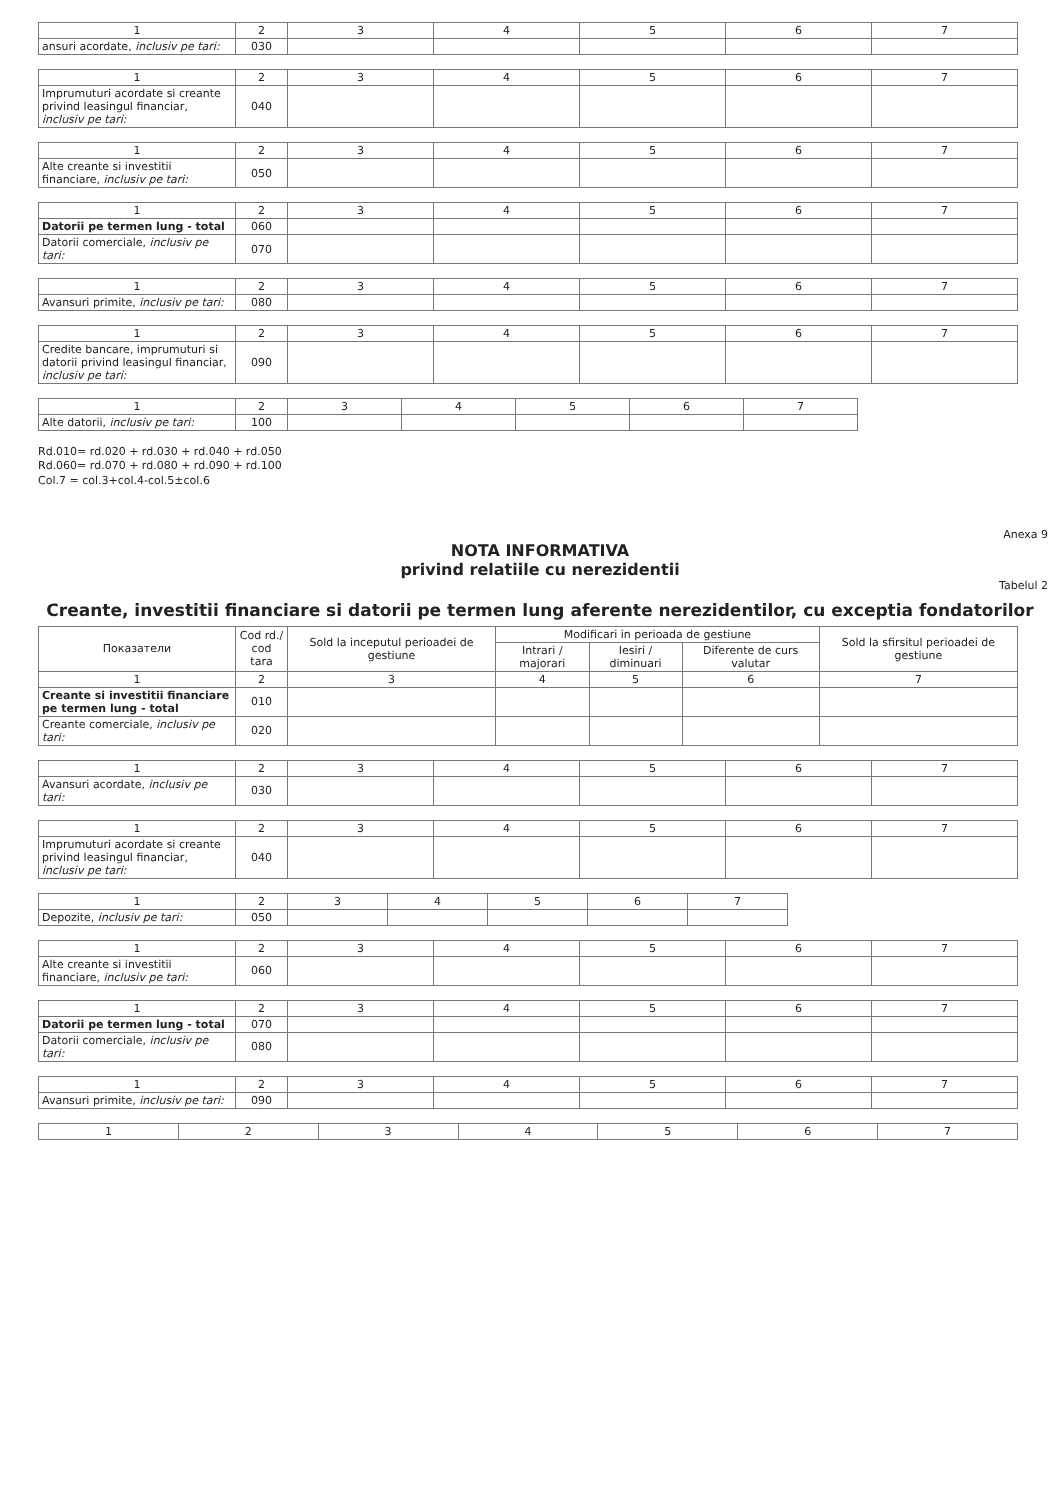| 1 | 2 | 3 | 4 | 5 | 6 | 7 |
| ansuri acordate, inclusiv pe tari: | 030 | | | | | |
| 1 | 2 | 3 | 4 | 5 | 6 | 7 |
| Imprumuturi acordate si creante privind leasingul financiar, inclusiv pe tari: | 040 | | | | | |
| 1 | 2 | 3 | 4 | 5 | 6 | 7 |
| Alte creante si investitii financiare, inclusiv pe tari: | 050 | | | | | |
| 1 | 2 | 3 | 4 | 5 | 6 | 7 |
| Datorii pe termen lung - total | 060 | | | | | |
| Datorii comerciale, inclusiv pe tari: | 070 | | | | | |
| 1 | 2 | 3 | 4 | 5 | 6 | 7 |
| Avansuri primite, inclusiv pe tari: | 080 | | | | | |
| 1 | 2 | 3 | 4 | 5 | 6 | 7 |
| Credite bancare, imprumuturi si datorii privind leasingul financiar, inclusiv pe tari: | 090 | | | | | |
| 1 | 2 | 3 | 4 | 5 | 6 | 7 |
| Alte datorii, inclusiv pe tari: | 100 | | | | | |
Rd.010= rd.020 + rd.030 + rd.040 + rd.050
Rd.060= rd.070 + rd.080 + rd.090 + rd.100
Col.7 = col.3+col.4-col.5±col.6
Anexa 9
NOTA INFORMATIVA
privind relatiile cu nerezidentii
Tabelul 2
Creante, investitii financiare si datorii pe termen lung aferente nerezidentilor, cu exceptia fondatorilor
| Показатели | Cod rd./ cod tara | Sold la inceputul perioadei de gestiune | Modificari in perioada de gestiune | | | Sold la sfirsitul perioadei de gestiune |
| --- | --- | --- | --- | --- | --- | --- |
| | | | Intrari / majorari | Iesiri / diminuari | Diferente de curs valutar | |
| 1 | 2 | 3 | 4 | 5 | 6 | 7 |
| Creante si investitii financiare pe termen lung - total | 010 | | | | | |
| Creante comerciale, inclusiv pe tari: | 020 | | | | | |
| 1 | 2 | 3 | 4 | 5 | 6 | 7 |
| Avansuri acordate, inclusiv pe tari: | 030 | | | | | |
| 1 | 2 | 3 | 4 | 5 | 6 | 7 |
| Imprumuturi acordate si creante privind leasingul financiar, inclusiv pe tari: | 040 | | | | | |
| 1 | 2 | 3 | 4 | 5 | 6 | 7 |
| Depozite, inclusiv pe tari: | 050 | | | | | |
| 1 | 2 | 3 | 4 | 5 | 6 | 7 |
| Alte creante si investitii financiare, inclusiv pe tari: | 060 | | | | | |
| 1 | 2 | 3 | 4 | 5 | 6 | 7 |
| Datorii pe termen lung - total | 070 | | | | | |
| Datorii comerciale, inclusiv pe tari: | 080 | | | | | |
| 1 | 2 | 3 | 4 | 5 | 6 | 7 |
| Avansuri primite, inclusiv pe tari: | 090 | | | | | |
| 1 | 2 | 3 | 4 | 5 | 6 | 7 |